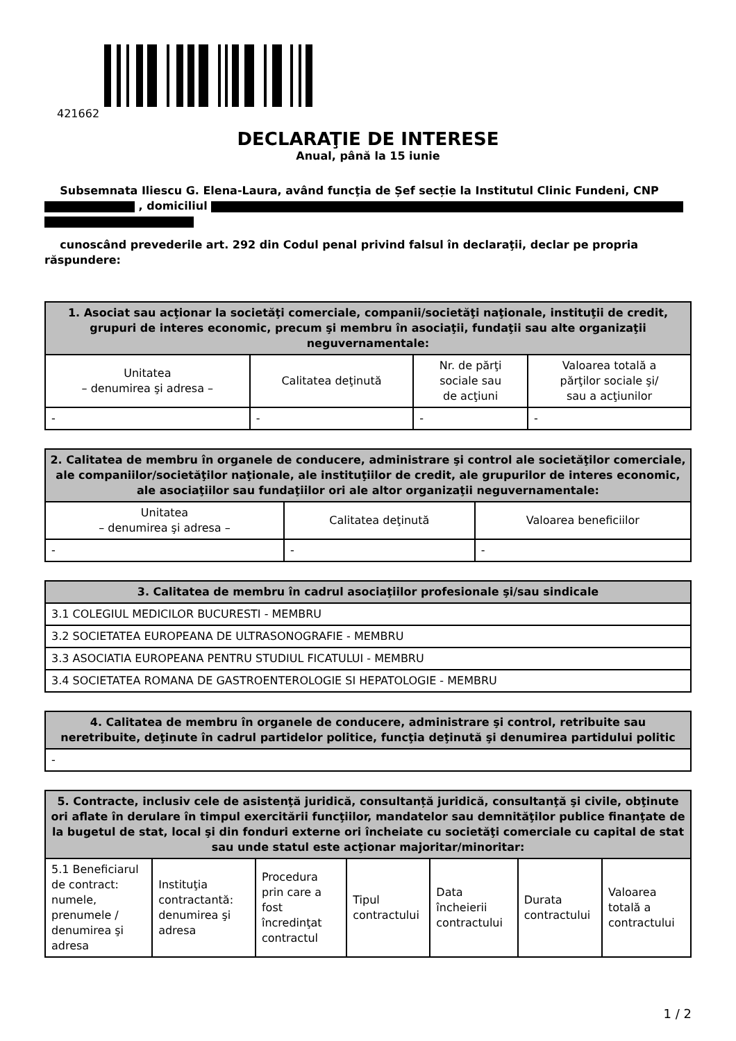421662
DECLARAŢIE DE INTERESE
Anual, până la 15 iunie
Subsemnata Iliescu G. Elena-Laura, având funcţia de Șef secție la Institutul Clinic Fundeni, CNP , domiciliul
cunoscând prevederile art. 292 din Codul penal privind falsul în declaraţii, declar pe propria răspundere:
| 1. Asociat sau acţionar la societăţi comerciale, companii/societăţi naţionale, instituţii de credit, grupuri de interes economic, precum şi membru în asociaţii, fundaţii sau alte organizaţii neguvernamentale: | | | |
| --- | --- | --- | --- |
| Unitatea – denumirea şi adresa – | Calitatea deţinută | Nr. de părţi sociale sau de acţiuni | Valoarea totală a părţilor sociale şi/ sau a acţiunilor |
| - | - | - | - |
| 2. Calitatea de membru în organele de conducere, administrare şi control ale societăţilor comerciale, ale companiilor/societăţilor naţionale, ale instituţiilor de credit, ale grupurilor de interes economic, ale asociaţiilor sau fundaţiilor ori ale altor organizaţii neguvernamentale: | | |
| --- | --- | --- |
| Unitatea – denumirea şi adresa – | Calitatea deţinută | Valoarea beneficiilor |
| - | - | - |
| 3. Calitatea de membru în cadrul asociaţiilor profesionale şi/sau sindicale |
| --- |
| 3.1 COLEGIUL MEDICILOR BUCURESTI - MEMBRU |
| 3.2 SOCIETATEA EUROPEANA DE ULTRASONOGRAFIE - MEMBRU |
| 3.3 ASOCIATIA EUROPEANA PENTRU STUDIUL FICATULUI - MEMBRU |
| 3.4 SOCIETATEA ROMANA DE GASTROENTEROLOGIE SI HEPATOLOGIE - MEMBRU |
| 4. Calitatea de membru în organele de conducere, administrare şi control, retribuite sau neretribuite, deţinute în cadrul partidelor politice, funcţia deţinută şi denumirea partidului politic |
| --- |
| - |
| 5. Contracte, inclusiv cele de asistenţă juridică, consultanță juridică, consultanţă şi civile, obţinute ori aflate în derulare în timpul exercitării funcţiilor, mandatelor sau demnităţilor publice finanţate de la bugetul de stat, local şi din fonduri externe ori încheiate cu societăţi comerciale cu capital de stat sau unde statul este acţionar majoritar/minoritar: | | | | | | |
| --- | --- | --- | --- | --- | --- | --- |
| 5.1 Beneficiarul de contract: numele, prenumele / denumirea şi adresa | Instituţia contractantă: denumirea şi adresa | Procedura prin care a fost încredinţat contractul | Tipul contractului | Data încheierii contractului | Durata contractului | Valoarea totală a contractului |
1 / 2